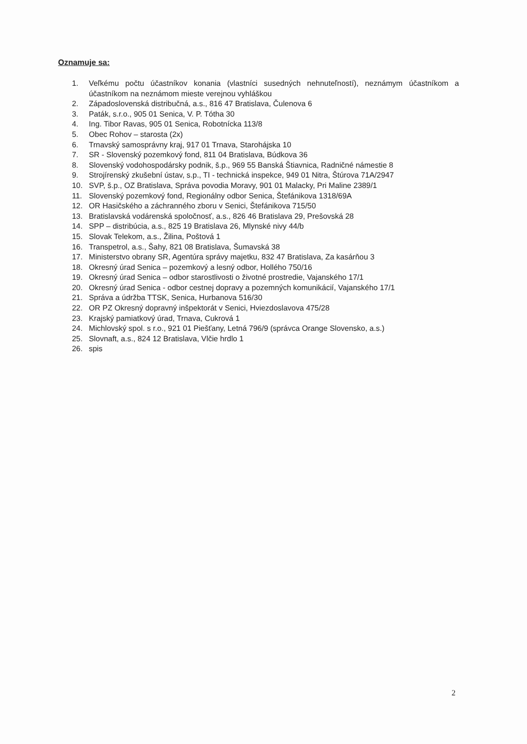Oznamuje sa:
1. Veľkému počtu účastníkov konania (vlastníci susedných nehnuteľností), neznámym účastníkom a účastníkom na neznámom mieste verejnou vyhláškou
2. Západoslovenská distribučná, a.s., 816 47 Bratislava, Čulenova 6
3. Paták, s.r.o., 905 01 Senica, V. P. Tótha 30
4. Ing. Tibor Ravas, 905 01 Senica, Robotnícka 113/8
5. Obec Rohov – starosta (2x)
6. Trnavský samosprávny kraj, 917 01 Trnava, Starohájska 10
7. SR - Slovenský pozemkový fond, 811 04 Bratislava, Búdkova 36
8. Slovenský vodohospodársky podnik, š.p., 969 55 Banská Štiavnica, Radničné námestie 8
9. Strojírenský zkušební ústav, s.p., TI - technická inspekce, 949 01 Nitra, Štúrova 71A/2947
10. SVP, š.p., OZ Bratislava, Správa povodia Moravy, 901 01 Malacky, Pri Maline 2389/1
11. Slovenský pozemkový fond, Regionálny odbor Senica, Štefánikova 1318/69A
12. OR Hasičského a záchranného zboru v Senici, Štefánikova 715/50
13. Bratislavská vodárenská spoločnosť, a.s., 826 46 Bratislava 29, Prešovská 28
14. SPP – distribúcia, a.s., 825 19 Bratislava 26, Mlynské nivy 44/b
15. Slovak Telekom, a.s., Žilina, Poštová 1
16. Transpetrol, a.s., Šahy, 821 08 Bratislava, Šumavská 38
17. Ministerstvo obrany SR, Agentúra správy majetku, 832 47 Bratislava, Za kasárňou 3
18. Okresný úrad Senica – pozemkový a lesný odbor, Hollého 750/16
19. Okresný úrad Senica – odbor starostlivosti o životné prostredie, Vajanského 17/1
20. Okresný úrad Senica - odbor cestnej dopravy a pozemných komunikácií, Vajanského 17/1
21. Správa a údržba TTSK, Senica, Hurbanova 516/30
22. OR PZ Okresný dopravný inšpektorát v Senici, Hviezdoslavova 475/28
23. Krajský pamiatkový úrad, Trnava, Cukrová 1
24. Michlovský spol. s r.o., 921 01 Piešťany, Letná 796/9 (správca Orange Slovensko, a.s.)
25. Slovnaft, a.s., 824 12 Bratislava, Vlčie hrdlo 1
26. spis
2